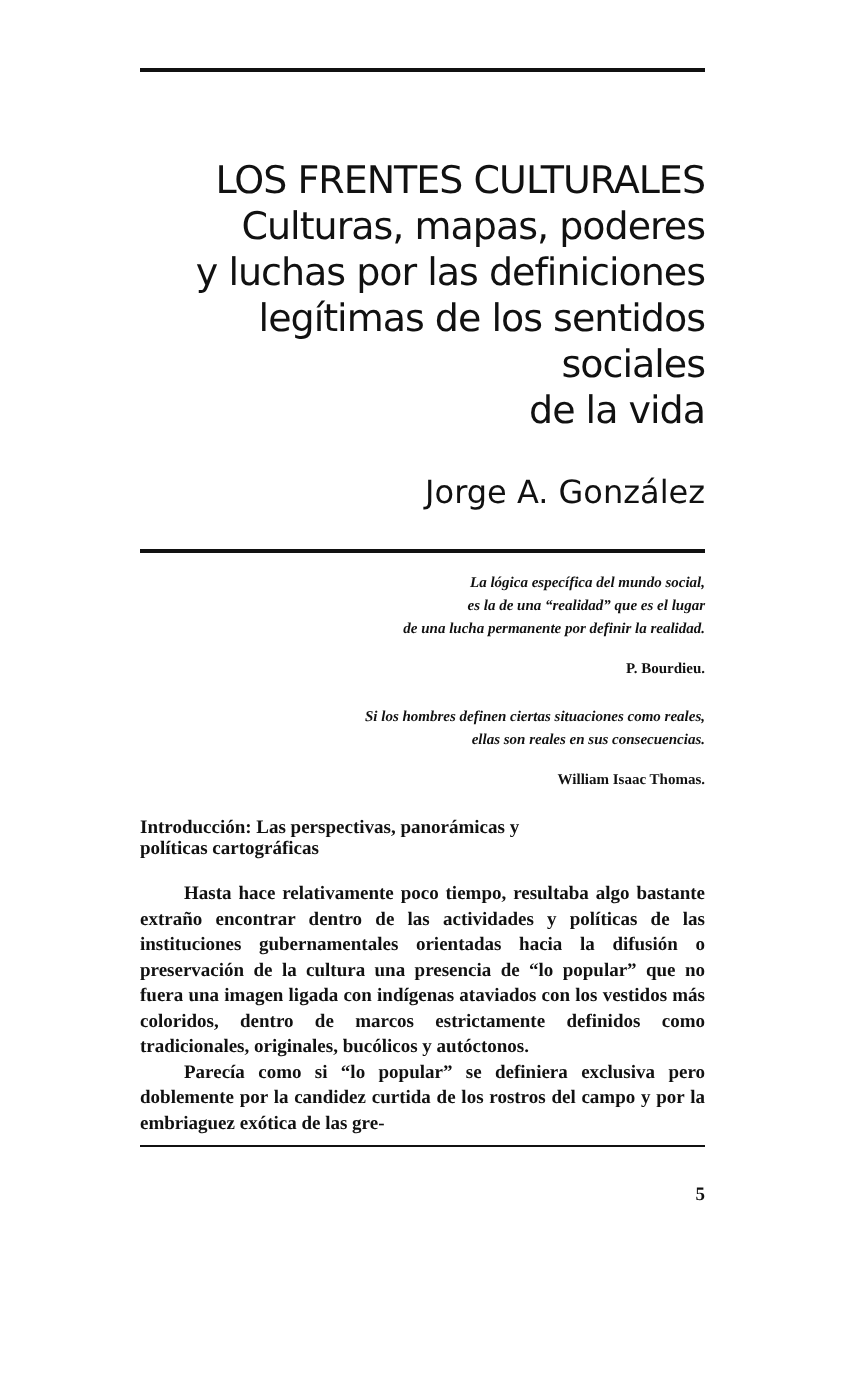LOS FRENTES CULTURALES
Culturas, mapas, poderes
y luchas por las definiciones
legítimas de los sentidos sociales
de la vida
Jorge A. González
La lógica específica del mundo social,
es la de una “realidad” que es el lugar
de una lucha permanente por definir la realidad.
P. Bourdieu.
Si los hombres definen ciertas situaciones como reales,
ellas son reales en sus consecuencias.
William Isaac Thomas.
Introducción: Las perspectivas, panorámicas y
políticas cartográficas
Hasta hace relativamente poco tiempo, resultaba algo bastante extraño encontrar dentro de las actividades y políticas de las instituciones gubernamentales orientadas hacia la difusión o preservación de la cultura una presencia de “lo popular” que no fuera una imagen ligada con indígenas ataviados con los vestidos más coloridos, dentro de marcos estrictamente definidos como tradicionales, originales, bucólicos y autóctonos.
Parecía como si “lo popular” se definiera exclusiva pero doblemente por la candidez curtida de los rostros del campo y por la embriaguez exótica de las gre-
5